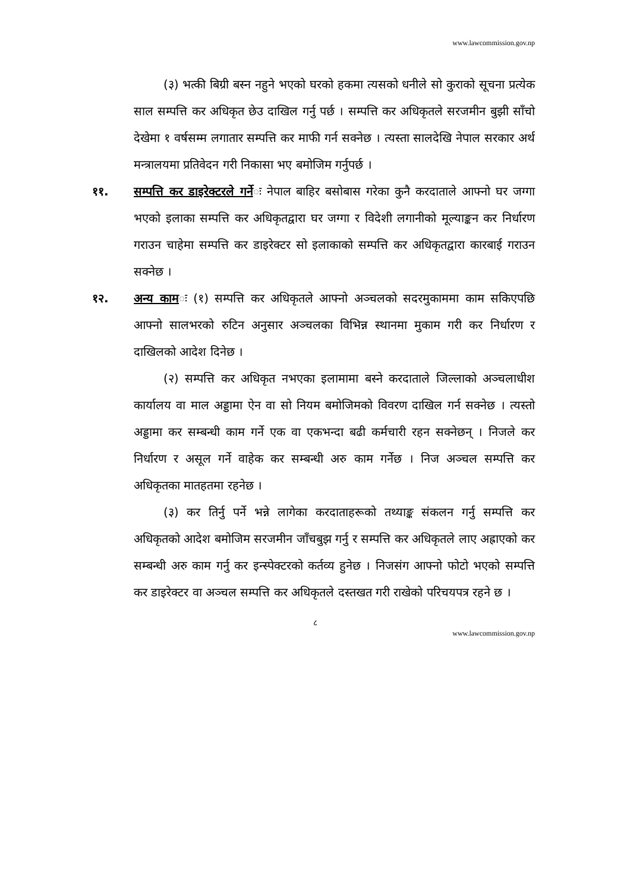www.lawcommission.gov.np
(३) भत्की बिग्री बस्न नहुने भएको घरको हकमा त्यसको धनीले सो कुराको सूचना प्रत्येक साल सम्पत्ति कर अधिकृत छेउ दाखिल गर्नु पर्छ । सम्पत्ति कर अधिकृतले सरजमीन बुझी साँचो देखेमा १ वर्षसम्म लगातार सम्पत्ति कर माफी गर्न सक्नेछ । त्यस्ता सालदेखि नेपाल सरकार अर्थ मन्त्रालयमा प्रतिवेदन गरी निकासा भए बमोजिम गर्नुपर्छ ।
११. सम्पत्ति कर डाइरेक्टरले गर्नेः नेपाल बाहिर बसोबास गरेका कुनै करदाताले आफ्नो घर जग्गा भएको इलाका सम्पत्ति कर अधिकृतद्वारा घर जग्गा र विदेशी लगानीको मूल्याङ्कन कर निर्धारण गराउन चाहेमा सम्पत्ति कर डाइरेक्टर सो इलाकाको सम्पत्ति कर अधिकृतद्वारा कारबाई गराउन सक्नेछ ।
१२. अन्य कामः (१) सम्पत्ति कर अधिकृतले आफ्नो अञ्चलको सदरमुकाममा काम सकिएपछि आफ्नो सालभरको रुटिन अनुसार अञ्चलका विभिन्न स्थानमा मुकाम गरी कर निर्धारण र दाखिलको आदेश दिनेछ ।
(२) सम्पत्ति कर अधिकृत नभएका इलामामा बस्ने करदाताले जिल्लाको अञ्चलाधीश कार्यालय वा माल अड्डामा ऐन वा सो नियम बमोजिमको विवरण दाखिल गर्न सक्नेछ । त्यस्तो अड्डामा कर सम्बन्धी काम गर्ने एक वा एकभन्दा बढी कर्मचारी रहन सक्नेछन् । निजले कर निर्धारण र असूल गर्ने वाहेक कर सम्बन्धी अरु काम गर्नेछ । निज अञ्चल सम्पत्ति कर अधिकृतका मातहतमा रहनेछ ।
(३) कर तिर्नु पर्ने भन्ने लागेका करदाताहरूको तथ्याङ्क संकलन गर्नु सम्पत्ति कर अधिकृतको आदेश बमोजिम सरजमीन जाँचबुझ गर्नु र सम्पत्ति कर अधिकृतले लाए अह्राएको कर सम्बन्धी अरु काम गर्नु कर इन्स्पेक्टरको कर्तव्य हुनेछ । निजसंग आफ्नो फोटो भएको सम्पत्ति कर डाइरेक्टर वा अञ्चल सम्पत्ति कर अधिकृतले दस्तखत गरी राखेको परिचयपत्र रहने छ ।
८
www.lawcommission.gov.np